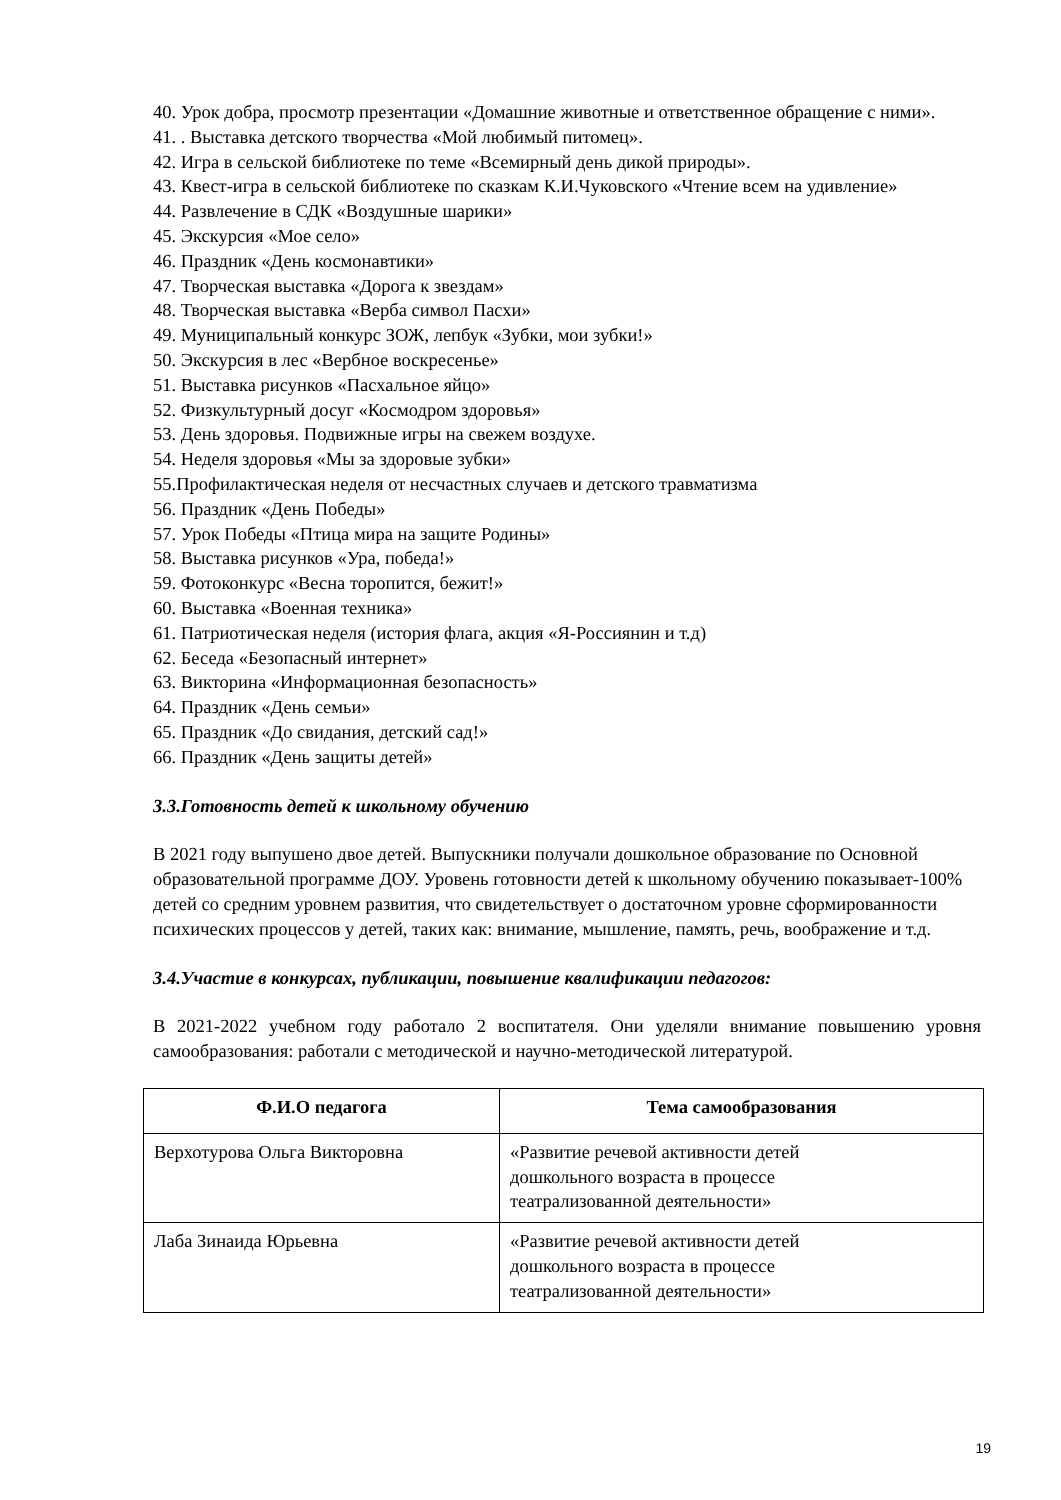40. Урок добра, просмотр презентации «Домашние животные и ответственное обращение с ними».
41. . Выставка детского творчества «Мой любимый питомец».
42. Игра в сельской библиотеке по теме «Всемирный день дикой природы».
43. Квест-игра в сельской библиотеке по сказкам К.И.Чуковского «Чтение всем на удивление»
44. Развлечение в СДК «Воздушные шарики»
45. Экскурсия «Мое село»
46. Праздник «День космонавтики»
47. Творческая выставка «Дорога к звездам»
48. Творческая выставка «Верба символ Пасхи»
49. Муниципальный конкурс ЗОЖ, лепбук «Зубки, мои зубки!»
50. Экскурсия в лес «Вербное воскресенье»
51. Выставка рисунков «Пасхальное яйцо»
52. Физкультурный досуг «Космодром здоровья»
53. День здоровья. Подвижные игры на свежем воздухе.
54. Неделя здоровья «Мы за здоровые зубки»
55.Профилактическая неделя от несчастных случаев и детского травматизма
56. Праздник «День Победы»
57. Урок Победы «Птица мира на защите Родины»
58. Выставка рисунков «Ура, победа!»
59. Фотоконкурс «Весна торопится, бежит!»
60. Выставка «Военная техника»
61. Патриотическая неделя (история флага, акция «Я-Россиянин и т.д)
62. Беседа «Безопасный интернет»
63. Викторина «Информационная безопасность»
64. Праздник «День семьи»
65. Праздник «До свидания, детский сад!»
66. Праздник «День защиты детей»
3.3.Готовность детей к школьному обучению
В 2021 году выпушено двое детей. Выпускники получали дошкольное образование по Основной образовательной программе ДОУ. Уровень готовности детей к школьному обучению показывает-100% детей со средним уровнем развития, что свидетельствует о достаточном уровне сформированности психических процессов у детей, таких как: внимание, мышление, память, речь, воображение и т.д.
3.4.Участие в конкурсах, публикации, повышение квалификации педагогов:
В 2021-2022 учебном году работало 2 воспитателя. Они уделяли внимание повышению уровня самообразования: работали с методической и научно-методической литературой.
| Ф.И.О педагога | Тема самообразования |
| --- | --- |
| Верхотурова Ольга Викторовна | «Развитие речевой активности детей дошкольного возраста в процессе театрализованной деятельности» |
| Лаба Зинаида Юрьевна | «Развитие речевой активности детей дошкольного возраста в процессе театрализованной деятельности» |
19